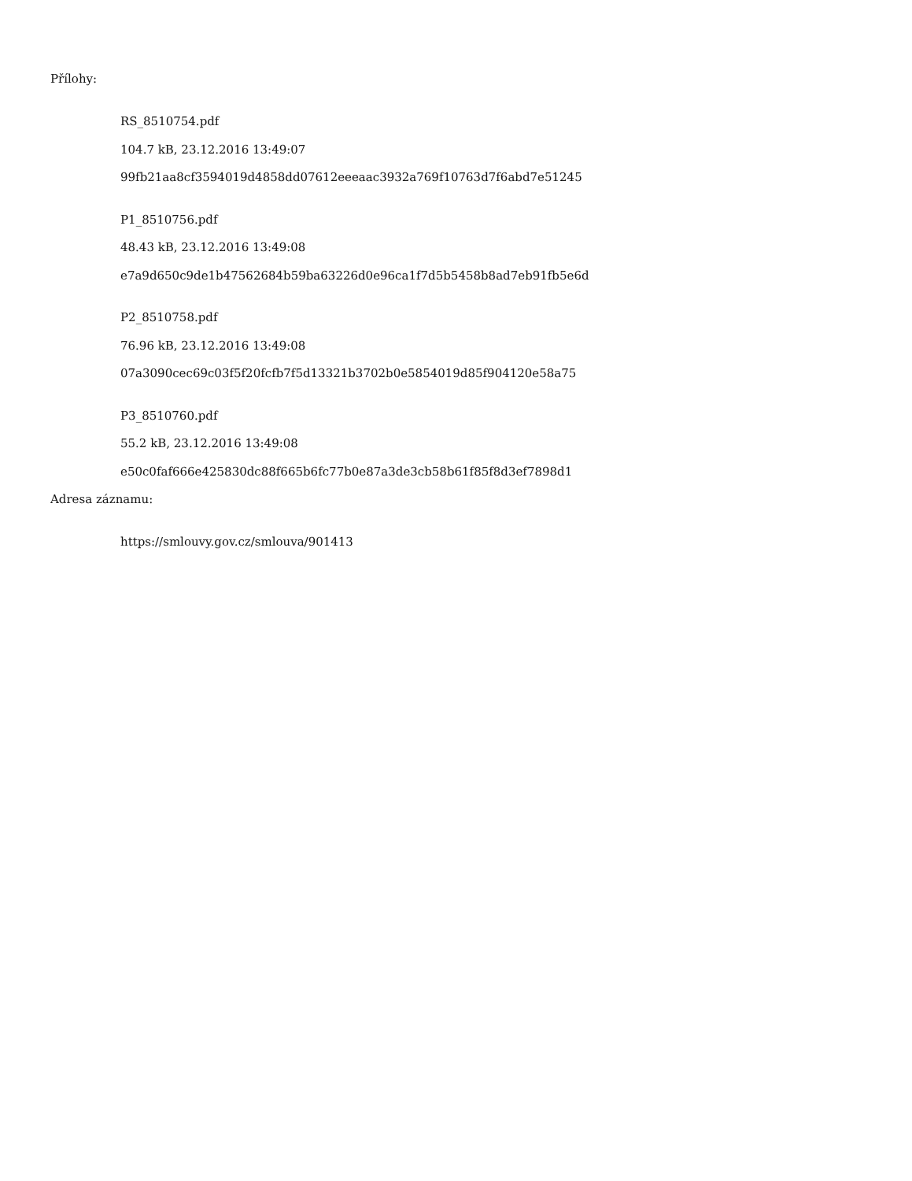Přílohy:
RS_8510754.pdf
104.7 kB, 23.12.2016 13:49:07
99fb21aa8cf3594019d4858dd07612eeeaac3932a769f10763d7f6abd7e51245
P1_8510756.pdf
48.43 kB, 23.12.2016 13:49:08
e7a9d650c9de1b47562684b59ba63226d0e96ca1f7d5b5458b8ad7eb91fb5e6d
P2_8510758.pdf
76.96 kB, 23.12.2016 13:49:08
07a3090cec69c03f5f20fcfb7f5d13321b3702b0e5854019d85f904120e58a75
P3_8510760.pdf
55.2 kB, 23.12.2016 13:49:08
e50c0faf666e425830dc88f665b6fc77b0e87a3de3cb58b61f85f8d3ef7898d1
Adresa záznamu:
https://smlouvy.gov.cz/smlouva/901413